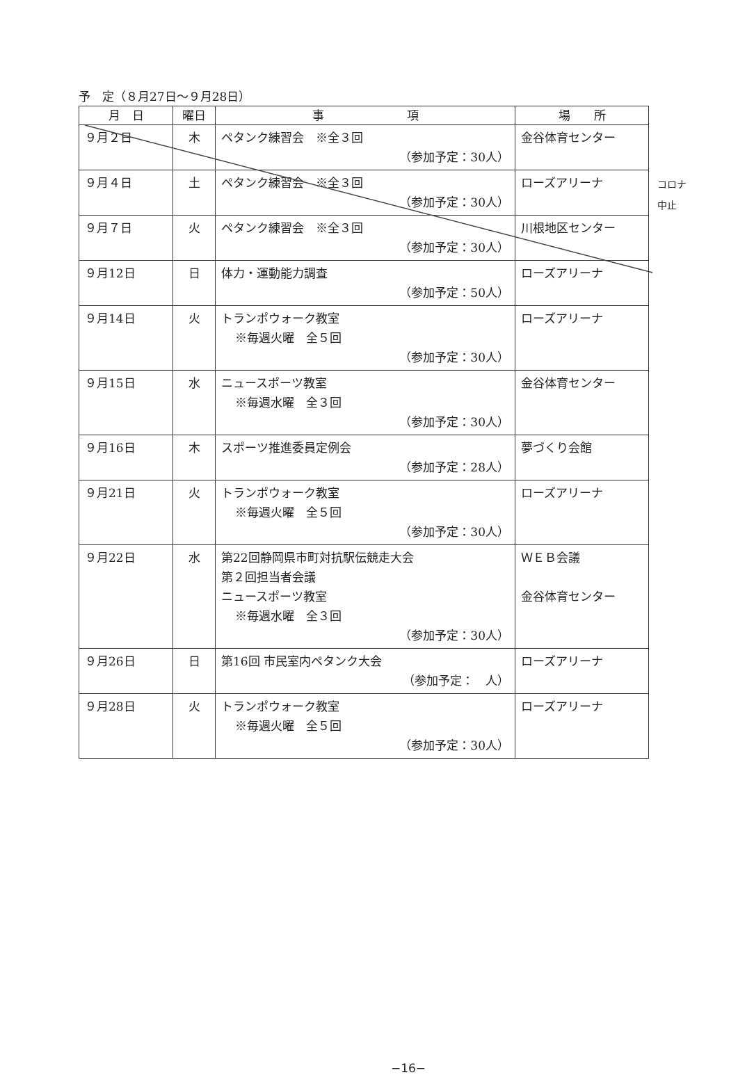予　定（８月27日～９月28日）
| 月 日 | 曜日 | 事 項 | 場 所 |
| --- | --- | --- | --- |
| ９月２日 | 木 | ペタンク練習会 ※全３回 （参加予定：30人） | 金谷体育センター |
| ９月４日 | 土 | ペタンク練習会 ※全３回 （参加予定：30人） | ローズアリーナ |
| ９月７日 | 火 | ペタンク練習会 ※全３回 （参加予定：30人） | 川根地区センター |
| ９月12日 | 日 | 体力・運動能力調査 （参加予定：50人） | ローズアリーナ |
| ９月14日 | 火 | トランポウォーク教室 ※毎週火曜 全５回 （参加予定：30人） | ローズアリーナ |
| ９月15日 | 水 | ニュースポーツ教室 ※毎週水曜 全３回 （参加予定：30人） | 金谷体育センター |
| ９月16日 | 木 | スポーツ推進委員定例会 （参加予定：28人） | 夢づくり会館 |
| ９月21日 | 火 | トランポウォーク教室 ※毎週火曜 全５回 （参加予定：30人） | ローズアリーナ |
| ９月22日 | 水 | 第22回静岡県市町対抗駅伝競走大会 第２回担当者会議 ニュースポーツ教室 ※毎週水曜 全３回 （参加予定：30人） | ＷＥＢ会議 金谷体育センター |
| ９月26日 | 日 | 第16回 市民室内ペタンク大会 （参加予定： 人） | ローズアリーナ |
| ９月28日 | 火 | トランポウォーク教室 ※毎週火曜 全５回 （参加予定：30人） | ローズアリーナ |
コロナ
中止
−16−